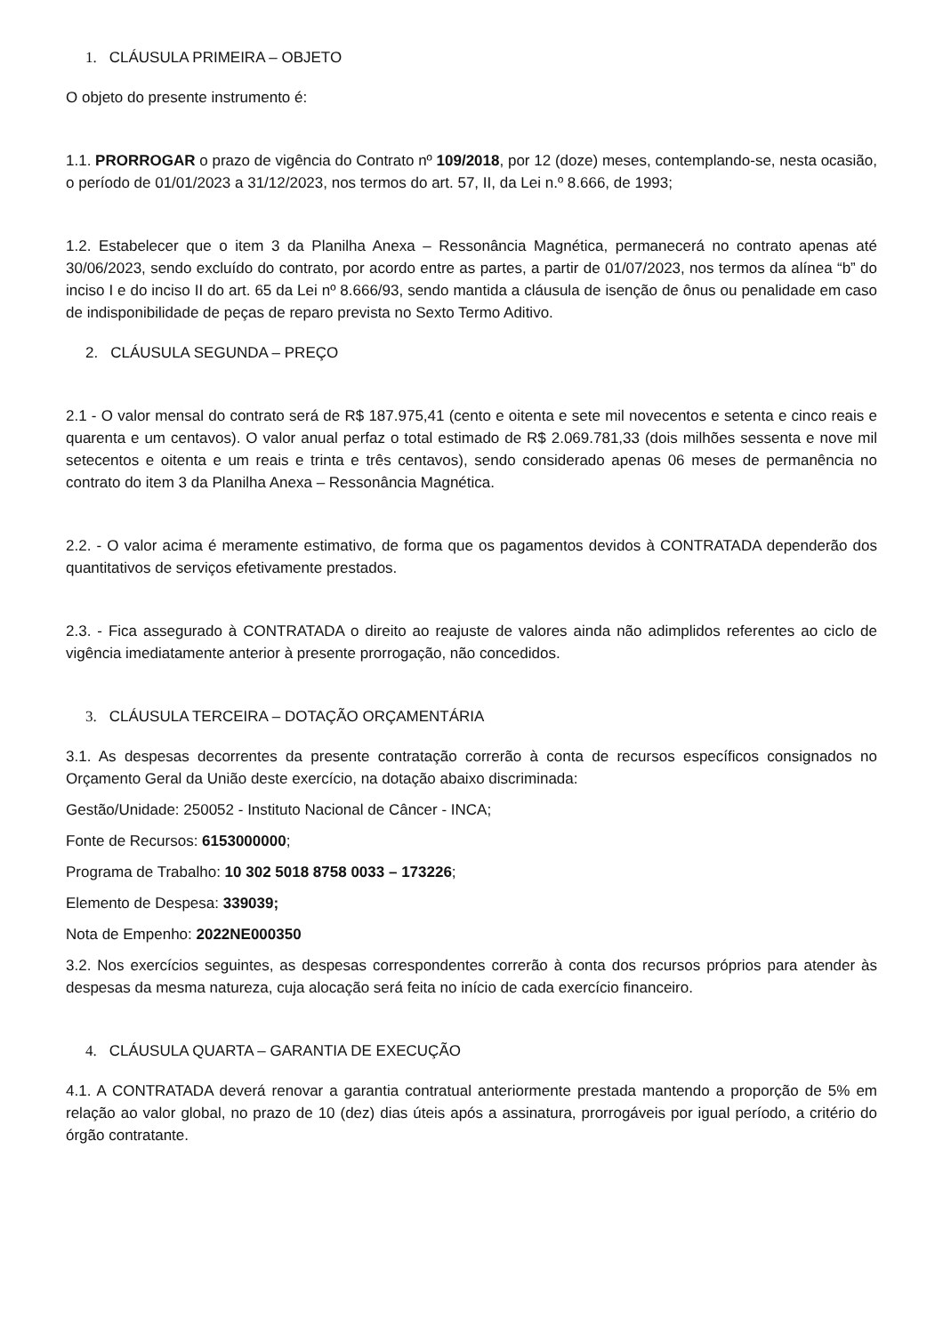1. CLÁUSULA PRIMEIRA – OBJETO
O objeto do presente instrumento é:
1.1. PRORROGAR o prazo de vigência do Contrato nº 109/2018, por 12 (doze) meses, contemplando-se, nesta ocasião, o período de 01/01/2023 a 31/12/2023, nos termos do art. 57, II, da Lei n.º 8.666, de 1993;
1.2. Estabelecer que o item 3 da Planilha Anexa – Ressonância Magnética, permanecerá no contrato apenas até 30/06/2023, sendo excluído do contrato, por acordo entre as partes, a partir de 01/07/2023, nos termos da alínea “b” do inciso I e do inciso II do art. 65 da Lei nº 8.666/93, sendo mantida a cláusula de isenção de ônus ou penalidade em caso de indisponibilidade de peças de reparo prevista no Sexto Termo Aditivo.
2. CLÁUSULA SEGUNDA – PREÇO
2.1 - O valor mensal do contrato será de R$ 187.975,41 (cento e oitenta e sete mil novecentos e setenta e cinco reais e quarenta e um centavos). O valor anual perfaz o total estimado de R$ 2.069.781,33 (dois milhões sessenta e nove mil setecentos e oitenta e um reais e trinta e três centavos), sendo considerado apenas 06 meses de permanência no contrato do item 3 da Planilha Anexa – Ressonância Magnética.
2.2. - O valor acima é meramente estimativo, de forma que os pagamentos devidos à CONTRATADA dependerão dos quantitativos de serviços efetivamente prestados.
2.3. - Fica assegurado à CONTRATADA o direito ao reajuste de valores ainda não adimplidos referentes ao ciclo de vigência imediatamente anterior à presente prorrogação, não concedidos.
3. CLÁUSULA TERCEIRA – DOTAÇÃO ORÇAMENTÁRIA
3.1. As despesas decorrentes da presente contratação correrão à conta de recursos específicos consignados no Orçamento Geral da União deste exercício, na dotação abaixo discriminada:
Gestão/Unidade: 250052 - Instituto Nacional de Câncer - INCA;
Fonte de Recursos: 6153000000;
Programa de Trabalho: 10 302 5018 8758 0033 – 173226;
Elemento de Despesa: 339039;
Nota de Empenho: 2022NE000350
3.2. Nos exercícios seguintes, as despesas correspondentes correrão à conta dos recursos próprios para atender às despesas da mesma natureza, cuja alocação será feita no início de cada exercício financeiro.
4. CLÁUSULA QUARTA – GARANTIA DE EXECUÇÃO
4.1. A CONTRATADA deverá renovar a garantia contratual anteriormente prestada mantendo a proporção de 5% em relação ao valor global, no prazo de 10 (dez) dias úteis após a assinatura, prorrogáveis por igual período, a critério do órgão contratante.